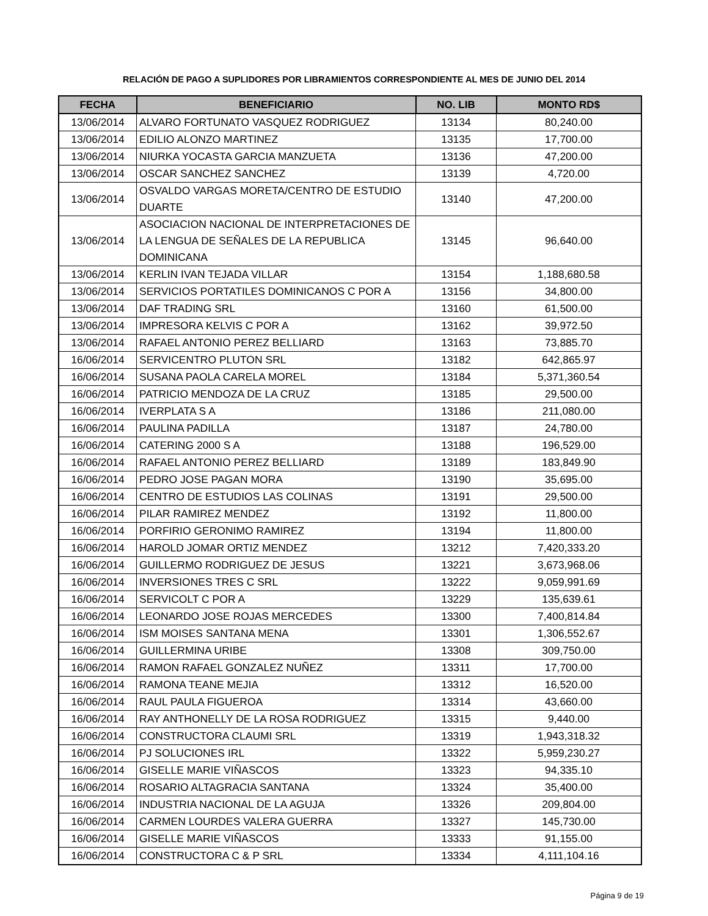RELACIÓN DE PAGO A SUPLIDORES POR LIBRAMIENTOS CORRESPONDIENTE AL MES DE JUNIO DEL 2014
| FECHA | BENEFICIARIO | NO. LIB | MONTO RD$ |
| --- | --- | --- | --- |
| 13/06/2014 | ALVARO FORTUNATO VASQUEZ RODRIGUEZ | 13134 | 80,240.00 |
| 13/06/2014 | EDILIO ALONZO MARTINEZ | 13135 | 17,700.00 |
| 13/06/2014 | NIURKA YOCASTA GARCIA MANZUETA | 13136 | 47,200.00 |
| 13/06/2014 | OSCAR SANCHEZ SANCHEZ | 13139 | 4,720.00 |
| 13/06/2014 | OSVALDO VARGAS MORETA/CENTRO DE ESTUDIO DUARTE | 13140 | 47,200.00 |
| 13/06/2014 | ASOCIACION NACIONAL DE INTERPRETACIONES DE LA LENGUA DE SEÑALES DE LA REPUBLICA DOMINICANA | 13145 | 96,640.00 |
| 13/06/2014 | KERLIN IVAN TEJADA VILLAR | 13154 | 1,188,680.58 |
| 13/06/2014 | SERVICIOS PORTATILES DOMINICANOS C POR A | 13156 | 34,800.00 |
| 13/06/2014 | DAF TRADING SRL | 13160 | 61,500.00 |
| 13/06/2014 | IMPRESORA KELVIS C POR A | 13162 | 39,972.50 |
| 13/06/2014 | RAFAEL ANTONIO PEREZ BELLIARD | 13163 | 73,885.70 |
| 16/06/2014 | SERVICENTRO PLUTON SRL | 13182 | 642,865.97 |
| 16/06/2014 | SUSANA PAOLA CARELA MOREL | 13184 | 5,371,360.54 |
| 16/06/2014 | PATRICIO MENDOZA DE LA CRUZ | 13185 | 29,500.00 |
| 16/06/2014 | IVERPLATA S A | 13186 | 211,080.00 |
| 16/06/2014 | PAULINA PADILLA | 13187 | 24,780.00 |
| 16/06/2014 | CATERING 2000 S A | 13188 | 196,529.00 |
| 16/06/2014 | RAFAEL ANTONIO PEREZ BELLIARD | 13189 | 183,849.90 |
| 16/06/2014 | PEDRO JOSE PAGAN MORA | 13190 | 35,695.00 |
| 16/06/2014 | CENTRO DE ESTUDIOS LAS COLINAS | 13191 | 29,500.00 |
| 16/06/2014 | PILAR RAMIREZ MENDEZ | 13192 | 11,800.00 |
| 16/06/2014 | PORFIRIO GERONIMO RAMIREZ | 13194 | 11,800.00 |
| 16/06/2014 | HAROLD JOMAR ORTIZ MENDEZ | 13212 | 7,420,333.20 |
| 16/06/2014 | GUILLERMO RODRIGUEZ DE JESUS | 13221 | 3,673,968.06 |
| 16/06/2014 | INVERSIONES TRES C SRL | 13222 | 9,059,991.69 |
| 16/06/2014 | SERVICOLT C POR A | 13229 | 135,639.61 |
| 16/06/2014 | LEONARDO JOSE ROJAS MERCEDES | 13300 | 7,400,814.84 |
| 16/06/2014 | ISM MOISES SANTANA MENA | 13301 | 1,306,552.67 |
| 16/06/2014 | GUILLERMINA URIBE | 13308 | 309,750.00 |
| 16/06/2014 | RAMON RAFAEL GONZALEZ NUÑEZ | 13311 | 17,700.00 |
| 16/06/2014 | RAMONA TEANE MEJIA | 13312 | 16,520.00 |
| 16/06/2014 | RAUL PAULA FIGUEROA | 13314 | 43,660.00 |
| 16/06/2014 | RAY ANTHONELLY DE LA ROSA RODRIGUEZ | 13315 | 9,440.00 |
| 16/06/2014 | CONSTRUCTORA CLAUMI SRL | 13319 | 1,943,318.32 |
| 16/06/2014 | PJ SOLUCIONES IRL | 13322 | 5,959,230.27 |
| 16/06/2014 | GISELLE MARIE VIÑASCOS | 13323 | 94,335.10 |
| 16/06/2014 | ROSARIO ALTAGRACIA SANTANA | 13324 | 35,400.00 |
| 16/06/2014 | INDUSTRIA NACIONAL DE LA AGUJA | 13326 | 209,804.00 |
| 16/06/2014 | CARMEN LOURDES VALERA GUERRA | 13327 | 145,730.00 |
| 16/06/2014 | GISELLE MARIE VIÑASCOS | 13333 | 91,155.00 |
| 16/06/2014 | CONSTRUCTORA C & P SRL | 13334 | 4,111,104.16 |
Página 9 de 19